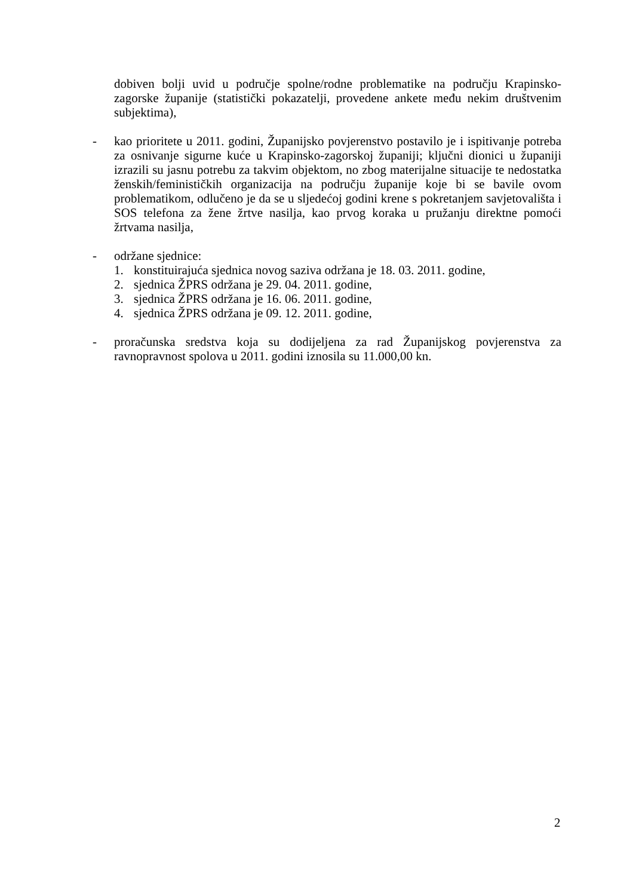dobiven bolji uvid u područje spolne/rodne problematike na području Krapinsko-zagorske županije (statistički pokazatelji, provedene ankete među nekim društvenim subjektima),
- kao prioritete u 2011. godini, Županijsko povjerenstvo postavilo je i ispitivanje potreba za osnivanje sigurne kuće u Krapinsko-zagorskoj županiji; ključni dionici u županiji izrazili su jasnu potrebu za takvim objektom, no zbog materijalne situacije te nedostatka ženskih/feminističkih organizacija na području županije koje bi se bavile ovom problematikom, odlučeno je da se u sljedećoj godini krene s pokretanjem savjetovališta i SOS telefona za žene žrtve nasilja, kao prvog koraka u pružanju direktne pomoći žrtvama nasilja,
- održane sjednice:
1. konstituirajuća sjednica novog saziva održana je 18. 03. 2011. godine,
2. sjednica ŽPRS održana je 29. 04. 2011. godine,
3. sjednica ŽPRS održana je 16. 06. 2011. godine,
4. sjednica ŽPRS održana je 09. 12. 2011. godine,
- proračunska sredstva koja su dodijeljena za rad Županijskog povjerenstva za ravnopravnost spolova u 2011. godini iznosila su 11.000,00 kn.
2